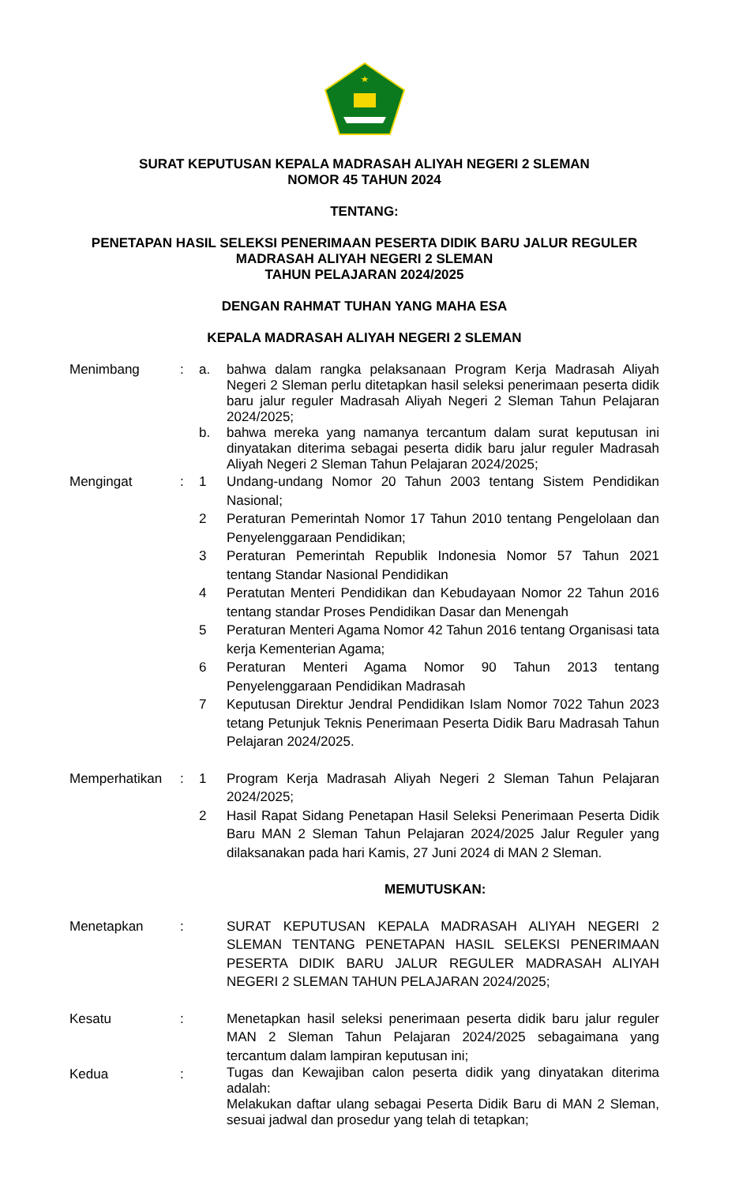SURAT KEPUTUSAN KEPALA MADRASAH ALIYAH NEGERI 2 SLEMAN
NOMOR 45 TAHUN 2024
TENTANG:
PENETAPAN HASIL SELEKSI PENERIMAAN PESERTA DIDIK BARU JALUR REGULER
MADRASAH ALIYAH NEGERI 2 SLEMAN
TAHUN PELAJARAN 2024/2025
DENGAN RAHMAT TUHAN YANG MAHA ESA
KEPALA MADRASAH ALIYAH NEGERI 2 SLEMAN
| Menimbang | : | a. | bahwa dalam rangka pelaksanaan Program Kerja Madrasah Aliyah Negeri 2 Sleman perlu ditetapkan hasil seleksi penerimaan peserta didik baru jalur reguler Madrasah Aliyah Negeri 2 Sleman Tahun Pelajaran 2024/2025; |
| | | b. | bahwa mereka yang namanya tercantum dalam surat keputusan ini dinyatakan diterima sebagai peserta didik baru jalur reguler Madrasah Aliyah Negeri 2 Sleman Tahun Pelajaran 2024/2025; |
| Mengingat | : | 1 | Undang-undang Nomor 20 Tahun 2003 tentang Sistem Pendidikan Nasional; |
| | | 2 | Peraturan Pemerintah Nomor 17 Tahun 2010 tentang Pengelolaan dan Penyelenggaraan Pendidikan; |
| | | 3 | Peraturan Pemerintah Republik Indonesia Nomor 57 Tahun 2021 tentang Standar Nasional Pendidikan |
| | | 4 | Peratutan Menteri Pendidikan dan Kebudayaan Nomor 22 Tahun 2016 tentang standar Proses Pendidikan Dasar dan Menengah |
| | | 5 | Peraturan Menteri Agama Nomor 42 Tahun 2016 tentang Organisasi tata kerja Kementerian Agama; |
| | | 6 | Peraturan Menteri Agama Nomor 90 Tahun 2013 tentang Penyelenggaraan Pendidikan Madrasah |
| | | 7 | Keputusan Direktur Jendral Pendidikan Islam Nomor 7022 Tahun 2023 tetang Petunjuk Teknis Penerimaan Peserta Didik Baru Madrasah Tahun Pelajaran 2024/2025. |
| Memperhatikan | : | 1 | Program Kerja Madrasah Aliyah Negeri 2 Sleman Tahun Pelajaran 2024/2025; |
| | | 2 | Hasil Rapat Sidang Penetapan Hasil Seleksi Penerimaan Peserta Didik Baru MAN 2 Sleman Tahun Pelajaran 2024/2025 Jalur Reguler yang dilaksanakan pada hari Kamis, 27 Juni 2024 di MAN 2 Sleman. |
| | | | MEMUTUSKAN: |
| Menetapkan | : | | SURAT KEPUTUSAN KEPALA MADRASAH ALIYAH NEGERI 2 SLEMAN TENTANG PENETAPAN HASIL SELEKSI PENERIMAAN PESERTA DIDIK BARU JALUR REGULER MADRASAH ALIYAH NEGERI 2 SLEMAN TAHUN PELAJARAN 2024/2025; |
| Kesatu | : | | Menetapkan hasil seleksi penerimaan peserta didik baru jalur reguler MAN 2 Sleman Tahun Pelajaran 2024/2025 sebagaimana yang tercantum dalam lampiran keputusan ini; |
| Kedua | : | | Tugas dan Kewajiban calon peserta didik yang dinyatakan diterima adalah: Melakukan daftar ulang sebagai Peserta Didik Baru di MAN 2 Sleman, sesuai jadwal dan prosedur yang telah di tetapkan; |